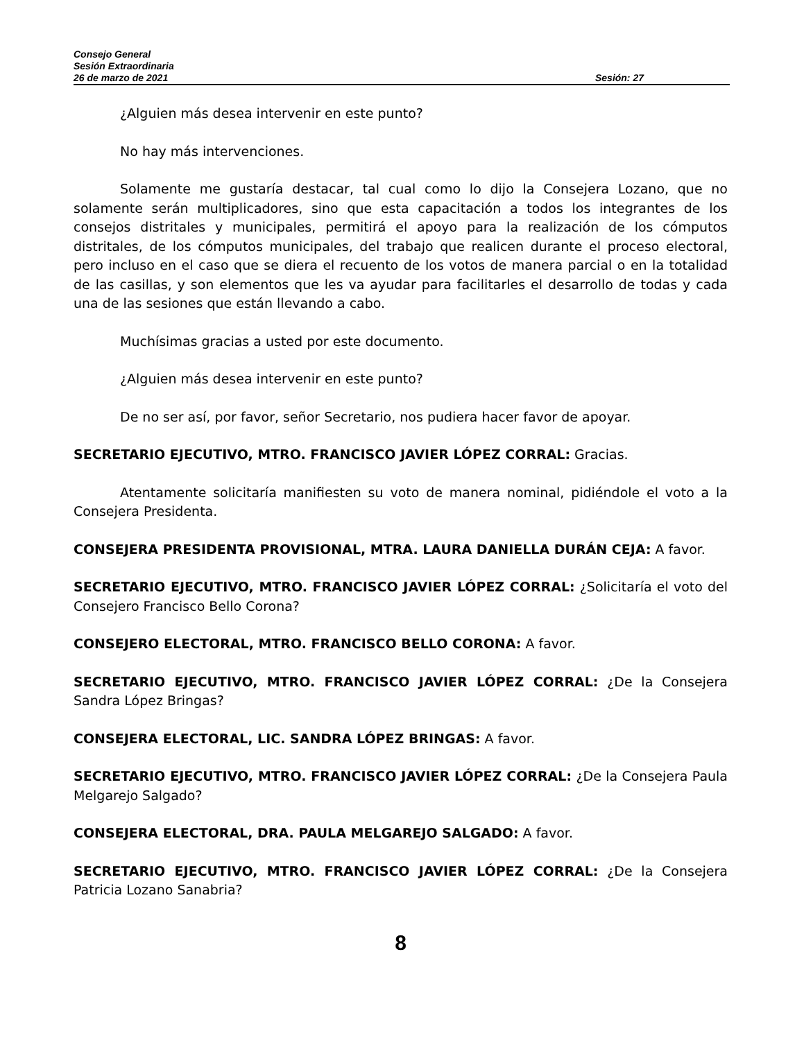Consejo General
Sesión Extraordinaria
26 de marzo de 2021 Sesión: 27
¿Alguien más desea intervenir en este punto?
No hay más intervenciones.
Solamente me gustaría destacar, tal cual como lo dijo la Consejera Lozano, que no solamente serán multiplicadores, sino que esta capacitación a todos los integrantes de los consejos distritales y municipales, permitirá el apoyo para la realización de los cómputos distritales, de los cómputos municipales, del trabajo que realicen durante el proceso electoral, pero incluso en el caso que se diera el recuento de los votos de manera parcial o en la totalidad de las casillas, y son elementos que les va ayudar para facilitarles el desarrollo de todas y cada una de las sesiones que están llevando a cabo.
Muchísimas gracias a usted por este documento.
¿Alguien más desea intervenir en este punto?
De no ser así, por favor, señor Secretario, nos pudiera hacer favor de apoyar.
SECRETARIO EJECUTIVO, MTRO. FRANCISCO JAVIER LÓPEZ CORRAL: Gracias.
Atentamente solicitaría manifiesten su voto de manera nominal, pidiéndole el voto a la Consejera Presidenta.
CONSEJERA PRESIDENTA PROVISIONAL, MTRA. LAURA DANIELLA DURÁN CEJA: A favor.
SECRETARIO EJECUTIVO, MTRO. FRANCISCO JAVIER LÓPEZ CORRAL: ¿Solicitaría el voto del Consejero Francisco Bello Corona?
CONSEJERO ELECTORAL, MTRO. FRANCISCO BELLO CORONA: A favor.
SECRETARIO EJECUTIVO, MTRO. FRANCISCO JAVIER LÓPEZ CORRAL: ¿De la Consejera Sandra López Bringas?
CONSEJERA ELECTORAL, LIC. SANDRA LÓPEZ BRINGAS: A favor.
SECRETARIO EJECUTIVO, MTRO. FRANCISCO JAVIER LÓPEZ CORRAL: ¿De la Consejera Paula Melgarejo Salgado?
CONSEJERA ELECTORAL, DRA. PAULA MELGAREJO SALGADO: A favor.
SECRETARIO EJECUTIVO, MTRO. FRANCISCO JAVIER LÓPEZ CORRAL: ¿De la Consejera Patricia Lozano Sanabria?
8